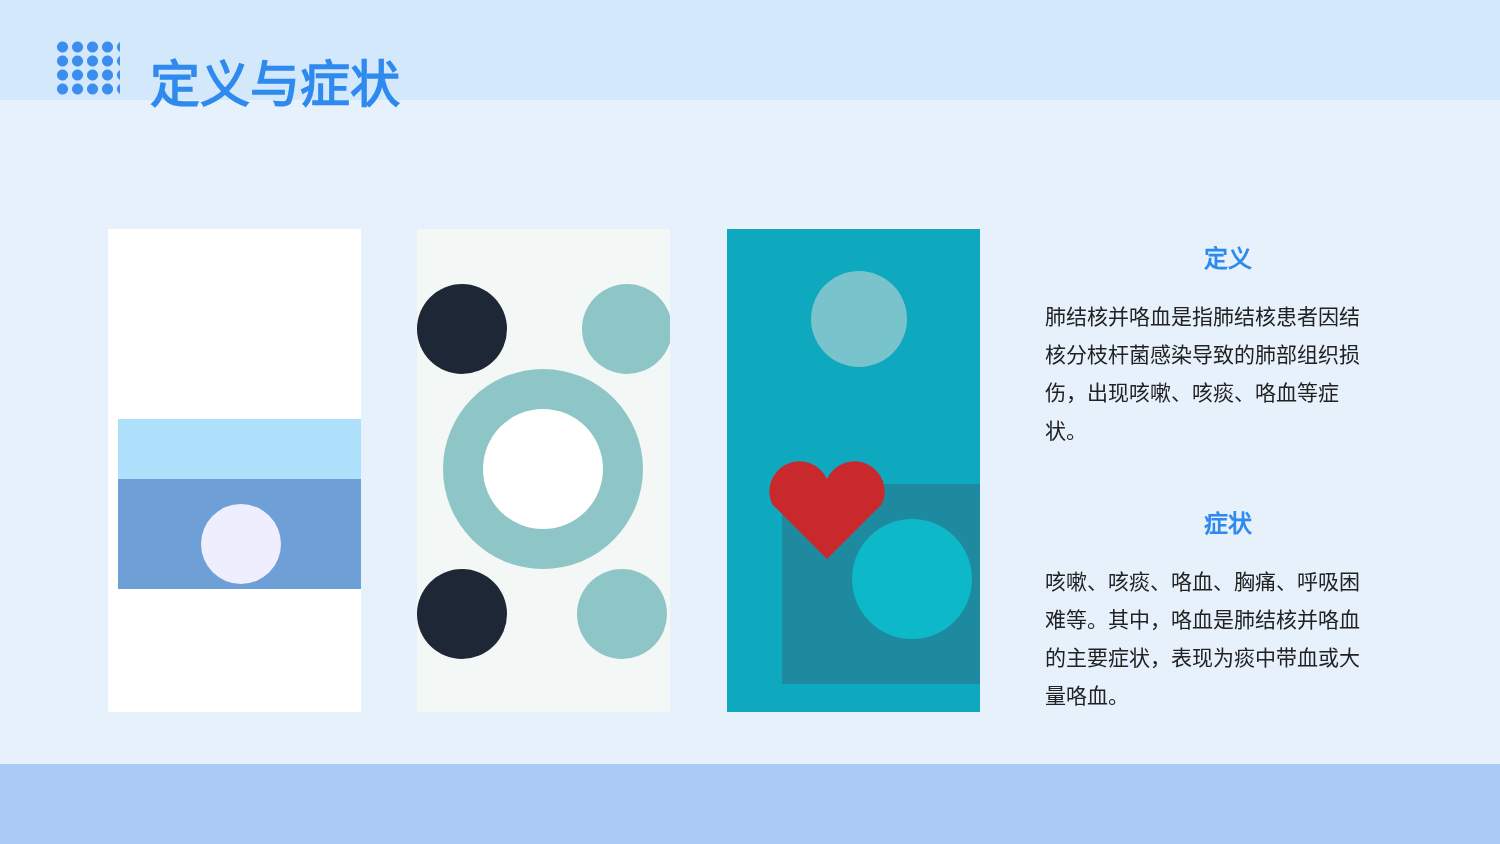定义与症状
定义
肺结核并咯血是指肺结核患者因结核分枝杆菌感染导致的肺部组织损伤，出现咳嗽、咳痰、咯血等症状。
症状
咳嗽、咳痰、咯血、胸痛、呼吸困难等。其中，咯血是肺结核并咯血的主要症状，表现为痰中带血或大量咯血。